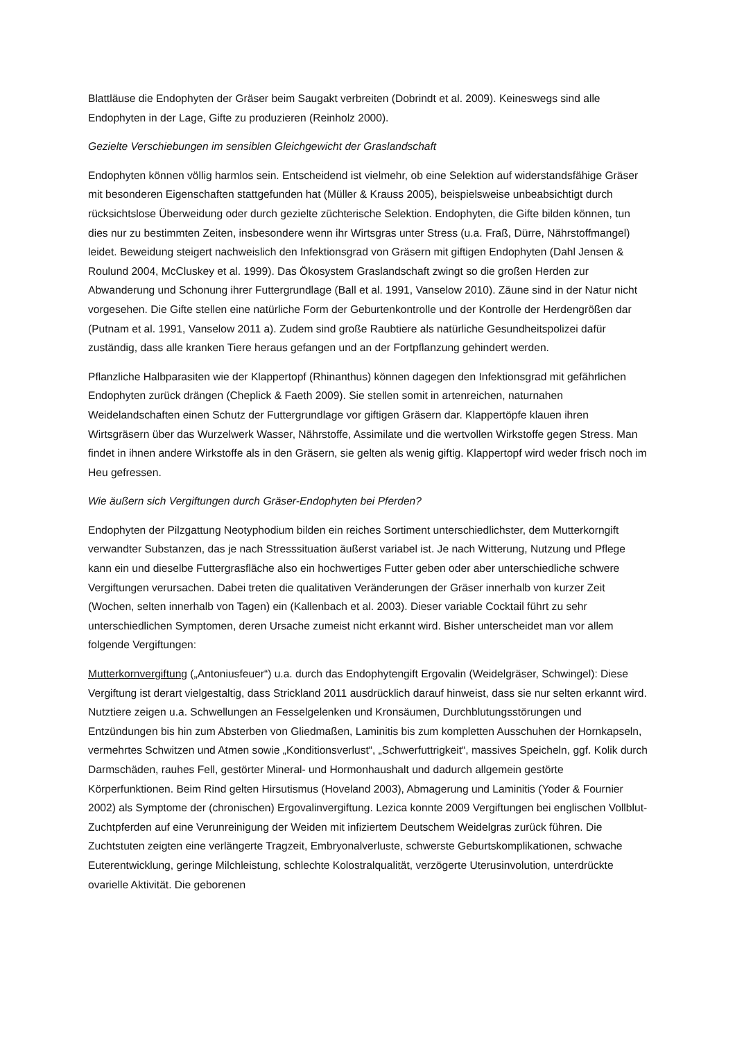Blattläuse die Endophyten der Gräser beim Saugakt verbreiten (Dobrindt et al. 2009). Keineswegs sind alle Endophyten in der Lage, Gifte zu produzieren (Reinholz 2000).
Gezielte Verschiebungen im sensiblen Gleichgewicht der Graslandschaft
Endophyten können völlig harmlos sein. Entscheidend ist vielmehr, ob eine Selektion auf widerstandsfähige Gräser mit besonderen Eigenschaften stattgefunden hat (Müller & Krauss 2005), beispielsweise unbeabsichtigt durch rücksichtslose Überweidung oder durch gezielte züchterische Selektion. Endophyten, die Gifte bilden können, tun dies nur zu bestimmten Zeiten, insbesondere wenn ihr Wirtsgras unter Stress (u.a. Fraß, Dürre, Nährstoffmangel) leidet. Beweidung steigert nachweislich den Infektionsgrad von Gräsern mit giftigen Endophyten (Dahl Jensen & Roulund 2004, McCluskey et al. 1999). Das Ökosystem Graslandschaft zwingt so die großen Herden zur Abwanderung und Schonung ihrer Futtergrundlage (Ball et al. 1991, Vanselow 2010). Zäune sind in der Natur nicht vorgesehen. Die Gifte stellen eine natürliche Form der Geburtenkontrolle und der Kontrolle der Herdengrößen dar (Putnam et al. 1991, Vanselow 2011 a). Zudem sind große Raubtiere als natürliche Gesundheitspolizei dafür zuständig, dass alle kranken Tiere heraus gefangen und an der Fortpflanzung gehindert werden.
Pflanzliche Halbparasiten wie der Klappertopf (Rhinanthus) können dagegen den Infektionsgrad mit gefährlichen Endophyten zurück drängen (Cheplick & Faeth 2009). Sie stellen somit in artenreichen, naturnahen Weidelandschaften einen Schutz der Futtergrundlage vor giftigen Gräsern dar. Klappertöpfe klauen ihren Wirtsgräsern über das Wurzelwerk Wasser, Nährstoffe, Assimilate und die wertvollen Wirkstoffe gegen Stress. Man findet in ihnen andere Wirkstoffe als in den Gräsern, sie gelten als wenig giftig. Klappertopf wird weder frisch noch im Heu gefressen.
Wie äußern sich Vergiftungen durch Gräser-Endophyten bei Pferden?
Endophyten der Pilzgattung Neotyphodium bilden ein reiches Sortiment unterschiedlichster, dem Mutterkorngift verwandter Substanzen, das je nach Stresssituation äußerst variabel ist. Je nach Witterung, Nutzung und Pflege kann ein und dieselbe Futtergrasfläche also ein hochwertiges Futter geben oder aber unterschiedliche schwere Vergiftungen verursachen. Dabei treten die qualitativen Veränderungen der Gräser innerhalb von kurzer Zeit (Wochen, selten innerhalb von Tagen) ein (Kallenbach et al. 2003). Dieser variable Cocktail führt zu sehr unterschiedlichen Symptomen, deren Ursache zumeist nicht erkannt wird. Bisher unterscheidet man vor allem folgende Vergiftungen:
Mutterkornvergiftung („Antoniusfeuer“) u.a. durch das Endophytengift Ergovalin (Weidelgräser, Schwingel): Diese Vergiftung ist derart vielgestaltig, dass Strickland 2011 ausdrücklich darauf hinweist, dass sie nur selten erkannt wird. Nutztiere zeigen u.a. Schwellungen an Fesselgelenken und Kronsäumen, Durchblutungsstörungen und Entzündungen bis hin zum Absterben von Gliedmaßen, Laminitis bis zum kompletten Ausschuhen der Hornkapseln, vermehrtes Schwitzen und Atmen sowie „Konditionsverlust“, „Schwerfuttrigkeit“, massives Speicheln, ggf. Kolik durch Darmschäden, rauhes Fell, gestörter Mineral- und Hormonhaushalt und dadurch allgemein gestörte Körperfunktionen. Beim Rind gelten Hirsutismus (Hoveland 2003), Abmagerung und Laminitis (Yoder & Fournier 2002) als Symptome der (chronischen) Ergovalinvergiftung. Lezica konnte 2009 Vergiftungen bei englischen Vollblut- Zuchtpferden auf eine Verunreinigung der Weiden mit infiziertem Deutschem Weidelgras zurück führen. Die Zuchtstuten zeigten eine verlängerte Tragzeit, Embryonalverluste, schwerste Geburtskomplikationen, schwache Euterentwicklung, geringe Milchleistung, schlechte Kolostralqualität, verzögerte Uterusinvolution, unterdrückte ovarielle Aktivität. Die geborenen